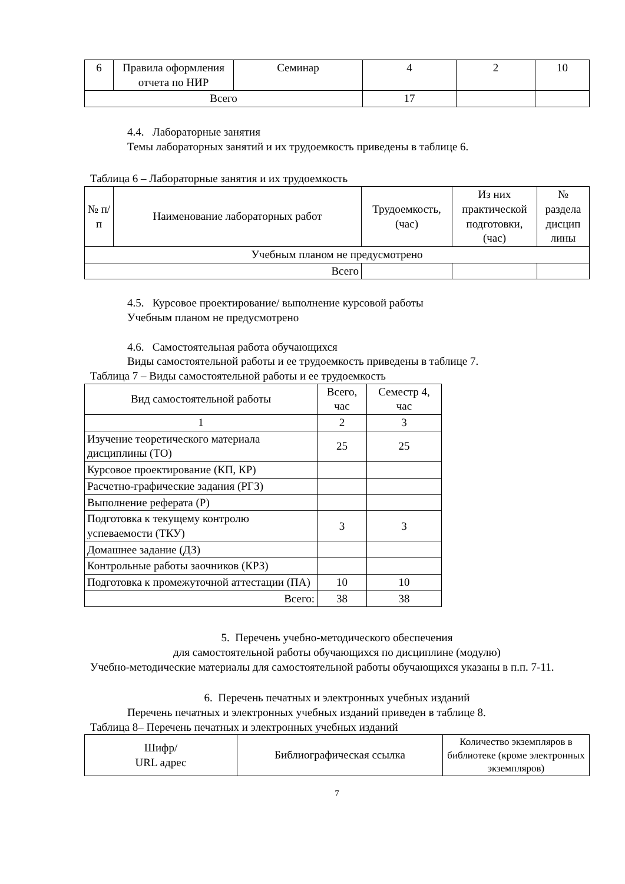| 6 | Правила оформления отчета по НИР | Семинар | 4 | 2 | 10 |
| Всего | | | 17 | | |
4.4. Лабораторные занятия
Темы лабораторных занятий и их трудоемкость приведены в таблице 6.
Таблица 6 – Лабораторные занятия и их трудоемкость
| № п/п | Наименование лабораторных работ | Трудоемкость, (час) | Из них практической подготовки, (час) | № раздела дисцип лины |
| --- | --- | --- | --- | --- |
| Учебным планом не предусмотрено | | | | |
| Всего | | | | |
4.5. Курсовое проектирование/ выполнение курсовой работы
Учебным планом не предусмотрено
4.6. Самостоятельная работа обучающихся
Виды самостоятельной работы и ее трудоемкость приведены в таблице 7.
Таблица 7 – Виды самостоятельной работы и ее трудоемкость
| Вид самостоятельной работы | Всего, час | Семестр 4, час |
| --- | --- | --- |
| 1 | 2 | 3 |
| Изучение теоретического материала дисциплины (ТО) | 25 | 25 |
| Курсовое проектирование (КП, КР) | | |
| Расчетно-графические задания (РГЗ) | | |
| Выполнение реферата (Р) | | |
| Подготовка к текущему контролю успеваемости (ТКУ) | 3 | 3 |
| Домашнее задание (ДЗ) | | |
| Контрольные работы заочников (КРЗ) | | |
| Подготовка к промежуточной аттестации (ПА) | 10 | 10 |
| Всего: | 38 | 38 |
5. Перечень учебно-методического обеспечения
для самостоятельной работы обучающихся по дисциплине (модулю)
Учебно-методические материалы для самостоятельной работы обучающихся указаны в п.п. 7-11.
6. Перечень печатных и электронных учебных изданий
Перечень печатных и электронных учебных изданий приведен в таблице 8.
Таблица 8– Перечень печатных и электронных учебных изданий
| Шифр/ URL адрес | Библиографическая ссылка | Количество экземпляров в библиотеке (кроме электронных экземпляров) |
| --- | --- | --- |
7